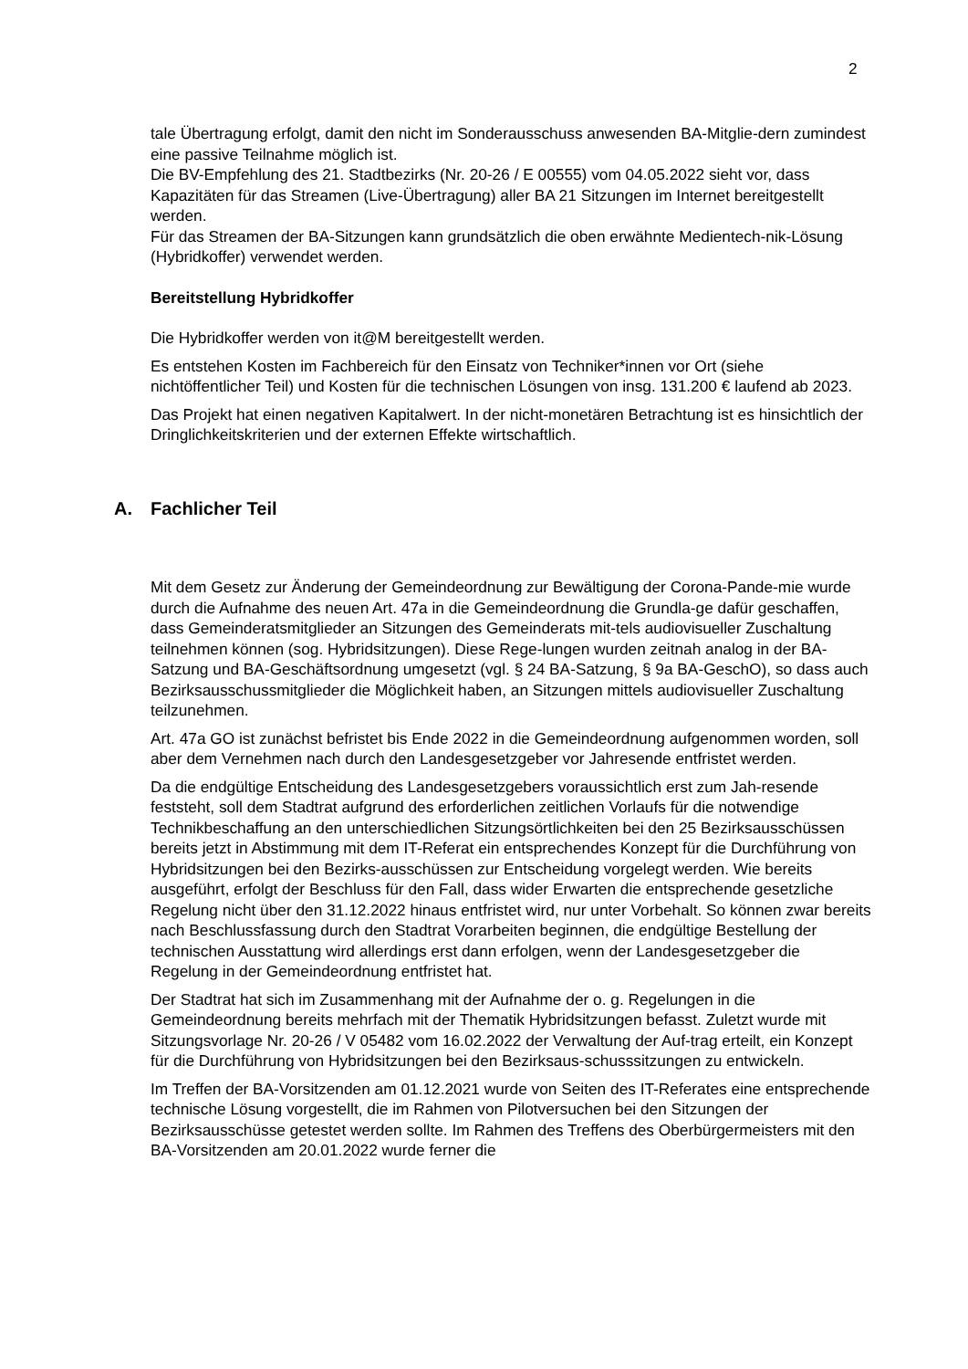2
tale Übertragung erfolgt, damit den nicht im Sonderausschuss anwesenden BA-Mitglie-dern zumindest eine passive Teilnahme möglich ist.
Die BV-Empfehlung des 21. Stadtbezirks (Nr. 20-26 / E 00555) vom 04.05.2022 sieht vor, dass Kapazitäten für das Streamen (Live-Übertragung) aller BA 21 Sitzungen im Internet bereitgestellt werden.
Für das Streamen der BA-Sitzungen kann grundsätzlich die oben erwähnte Medientech-nik-Lösung (Hybridkoffer) verwendet werden.
Bereitstellung Hybridkoffer
Die Hybridkoffer werden von it@M bereitgestellt werden.
Es entstehen Kosten im Fachbereich für den Einsatz von Techniker*innen vor Ort (siehe nichtöffentlicher Teil) und Kosten für die technischen Lösungen von insg. 131.200 € laufend ab 2023.
Das Projekt hat einen negativen Kapitalwert. In der nicht-monetären Betrachtung ist es hinsichtlich der Dringlichkeitskriterien und der externen Effekte wirtschaftlich.
A. Fachlicher Teil
Mit dem Gesetz zur Änderung der Gemeindeordnung zur Bewältigung der Corona-Pande-mie wurde durch die Aufnahme des neuen Art. 47a in die Gemeindeordnung die Grundla-ge dafür geschaffen, dass Gemeinderatsmitglieder an Sitzungen des Gemeinderats mit-tels audiovisueller Zuschaltung teilnehmen können (sog. Hybridsitzungen). Diese Rege-lungen wurden zeitnah analog in der BA-Satzung und BA-Geschäftsordnung umgesetzt (vgl. § 24 BA-Satzung, § 9a BA-GeschO), so dass auch Bezirksausschussmitglieder die Möglichkeit haben, an Sitzungen mittels audiovisueller Zuschaltung teilzunehmen.
Art. 47a GO ist zunächst befristet bis Ende 2022 in die Gemeindeordnung aufgenommen worden, soll aber dem Vernehmen nach durch den Landesgesetzgeber vor Jahresende entfristet werden.
Da die endgültige Entscheidung des Landesgesetzgebers voraussichtlich erst zum Jah-resende feststeht, soll dem Stadtrat aufgrund des erforderlichen zeitlichen Vorlaufs für die notwendige Technikbeschaffung an den unterschiedlichen Sitzungsörtlichkeiten bei den 25 Bezirksausschüssen bereits jetzt in Abstimmung mit dem IT-Referat ein entsprechendes Konzept für die Durchführung von Hybridsitzungen bei den Bezirks-ausschüssen zur Entscheidung vorgelegt werden. Wie bereits ausgeführt, erfolgt der Beschluss für den Fall, dass wider Erwarten die entsprechende gesetzliche Regelung nicht über den 31.12.2022 hinaus entfristet wird, nur unter Vorbehalt. So können zwar bereits nach Beschlussfassung durch den Stadtrat Vorarbeiten beginnen, die endgültige Bestellung der technischen Ausstattung wird allerdings erst dann erfolgen, wenn der Landesgesetzgeber die Regelung in der Gemeindeordnung entfristet hat.
Der Stadtrat hat sich im Zusammenhang mit der Aufnahme der o. g. Regelungen in die Gemeindeordnung bereits mehrfach mit der Thematik Hybridsitzungen befasst. Zuletzt wurde mit Sitzungsvorlage Nr. 20-26 / V 05482 vom 16.02.2022 der Verwaltung der Auf-trag erteilt, ein Konzept für die Durchführung von Hybridsitzungen bei den Bezirksaus-schusssitzungen zu entwickeln.
Im Treffen der BA-Vorsitzenden am 01.12.2021 wurde von Seiten des IT-Referates eine entsprechende technische Lösung vorgestellt, die im Rahmen von Pilotversuchen bei den Sitzungen der Bezirksausschüsse getestet werden sollte. Im Rahmen des Treffens des Oberbürgermeisters mit den BA-Vorsitzenden am 20.01.2022 wurde ferner die